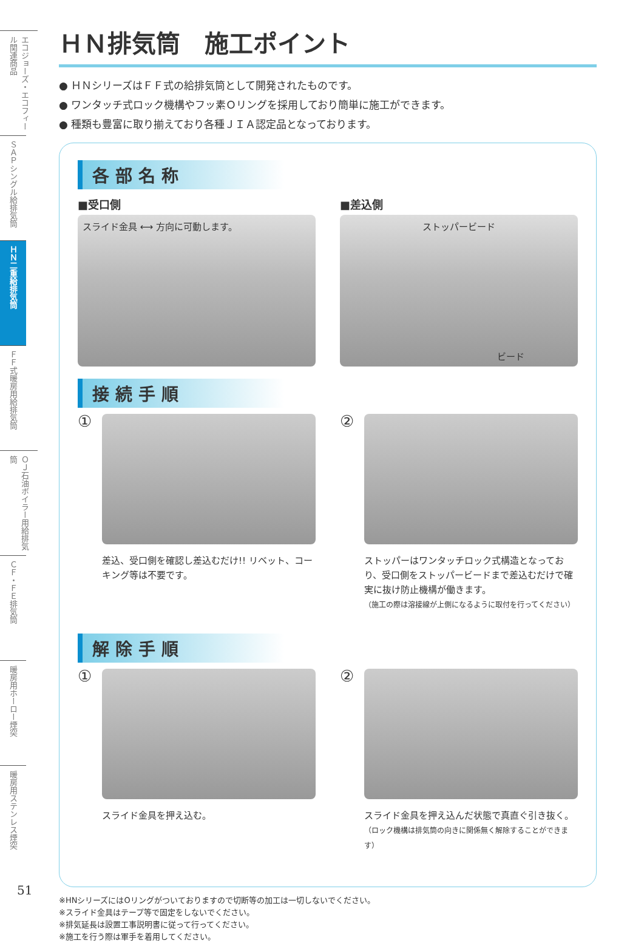エコジョーズ・エコフィール関連商品
ＳＡＰシングル給排気筒
ＨＮ二重給排気筒
ＦＦ式暖房用給排気筒
ＯＪ石油ボイラー用給排気筒
ＣＦ・ＦＥ排気筒
暖房用ホーロー煙突
暖房用ステンレス煙突
51
ＨＮ排気筒　施工ポイント
● ＨＮシリーズはＦＦ式の給排気筒として開発されたものです。
● ワンタッチ式ロック機構やフッ素Ｏリングを採用しており簡単に施工ができます。
● 種類も豊富に取り揃えており各種ＪＩＡ認定品となっております。
各部名称
■受口側
スライド金具 ⟷ 方向に可動します。
■差込側
ストッパービード
ビード
接続手順
①
差込、受口側を確認し差込むだけ!! リベット、コーキング等は不要です。
②
ストッパーはワンタッチロック式構造となっており、受口側をストッパービードまで差込むだけで確実に抜け防止機構が働きます。
（施工の際は溶接線が上側になるように取付を行ってください）
解除手順
①
スライド金具を押え込む。
②
スライド金具を押え込んだ状態で真直ぐ引き抜く。
（ロック機構は排気筒の向きに関係無く解除することができます）
※HNシリーズにはOリングがついておりますので切断等の加工は一切しないでください。
※スライド金具はテープ等で固定をしないでください。
※排気延長は設置工事説明書に従って行ってください。
※施工を行う際は軍手を着用してください。